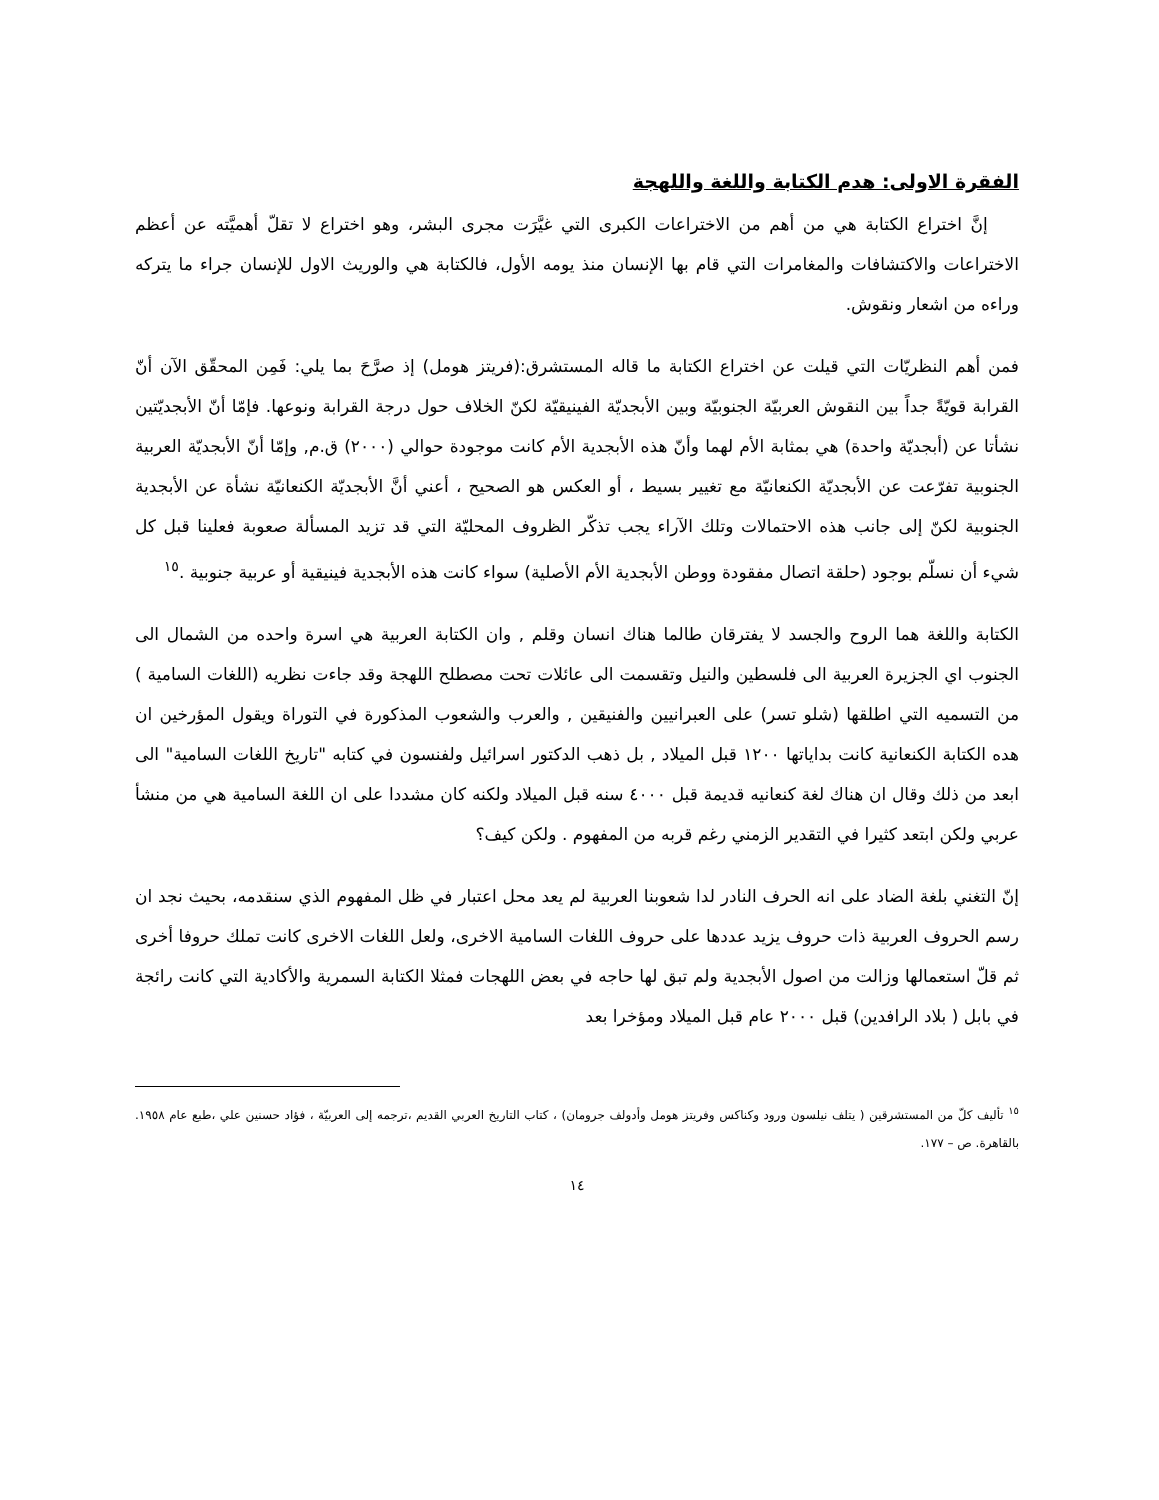الفقرة الاولى: هدم الكتابة واللغة واللهجة
إنَّ اختراع الكتابة هي من أهم من الاختراعات الكبرى التي غيَّرَت مجرى البشر، وهو اختراع لا تقلّ أهميَّته عن أعظم الاختراعات والاكتشافات والمغامرات التي قام بها الإنسان منذ يومه الأول، فالكتابة هي والوريث الاول للإنسان جراء ما يتركه وراءه من اشعار ونقوش.
فمن أهم النظريّات التي قيلت عن اختراع الكتابة ما قاله المستشرق:(فريتز هومل) إذ صرَّحَ بما يلي: فَمِن المحقّق الآن أنّ القرابة قويّةً جداً بين النقوش العربيّة الجنوبيّة وبين الأبجديّة الفينيقيّة لكنّ الخلاف حول درجة القرابة ونوعها. فإمّا أنّ الأبجديّتين نشأتا عن (أبجديّة واحدة) هي بمثابة الأم لهما وأنّ هذه الأبجدية الأم كانت موجودة حوالي (٢٠٠٠) ق.م, وإمّا أنّ الأبجديّة العربية الجنوبية تفرّعت عن الأبجديّة الكنعانيّة مع تغيير بسيط ، أو العكس هو الصحيح ، أعني أنَّ الأبجديّة الكنعانيّة نشأة عن الأبجدية الجنوبية لكنّ إلى جانب هذه الاحتمالات وتلك الآراء يجب تذكّر الظروف المحليّة التي قد تزيد المسألة صعوبة فعلينا قبل كل شيء أن نسلّم بوجود (حلقة اتصال مفقودة ووطن الأبجدية الأم الأصلية) سواء كانت هذه الأبجدية فينيقية أو عربية جنوبية .<sup>١٥</sup>
الكتابة واللغة هما الروح والجسد لا يفترقان طالما هناك انسان وقلم , وان الكتابة العربية هي اسرة واحده من الشمال الى الجنوب اي الجزيرة العربية الى فلسطين والنيل وتقسمت الى عائلات تحت مصطلح اللهجة وقد جاءت نظريه (اللغات السامية ) من التسميه التي اطلقها (شلو تسر) على العبرانيين والفنيقين , والعرب والشعوب المذكورة في التوراة ويقول المؤرخين ان هده الكتابة الكنعانية كانت بداياتها ١٢٠٠ قبل الميلاد , بل ذهب الدكتور اسرائيل ولفنسون في كتابه "تاريخ اللغات السامية" الى ابعد من ذلك وقال ان هناك لغة كنعانيه قديمة قبل ٤٠٠٠ سنه قبل الميلاد ولكنه كان مشددا على ان اللغة السامية هي من منشأ عربي ولكن ابتعد كثيرا في التقدير الزمني رغم قربه من المفهوم . ولكن كيف؟
إنّ التغني بلغة الضاد على انه الحرف النادر لدا شعوبنا العربية لم يعد محل اعتبار في ظل المفهوم الذي سنقدمه، بحيث نجد ان رسم الحروف العربية ذات حروف يزيد عددها على حروف اللغات السامية الاخرى، ولعل اللغات الاخرى كانت تملك حروفا أخرى ثم قلّ استعمالها وزالت من اصول الأبجدية ولم تبق لها حاجه في بعض اللهجات فمثلا الكتابة السمرية والأكادية التي كانت رائجة في بابل ( بلاد الرافدين) قبل ٢٠٠٠ عام قبل الميلاد ومؤخرا بعد
<sup>١٥</sup> تأليف كلّ من المستشرقين ( يتلف نيلسون ورود وكناكس وفريتز هومل وأدولف جرومان) ، كتاب التاريخ العربي القديم ،ترجمه إلى العربيّة ، فؤاد حسنين علي ،طبع عام ١٩٥٨. بالقاهرة. ص – ١٧٧.
١٤